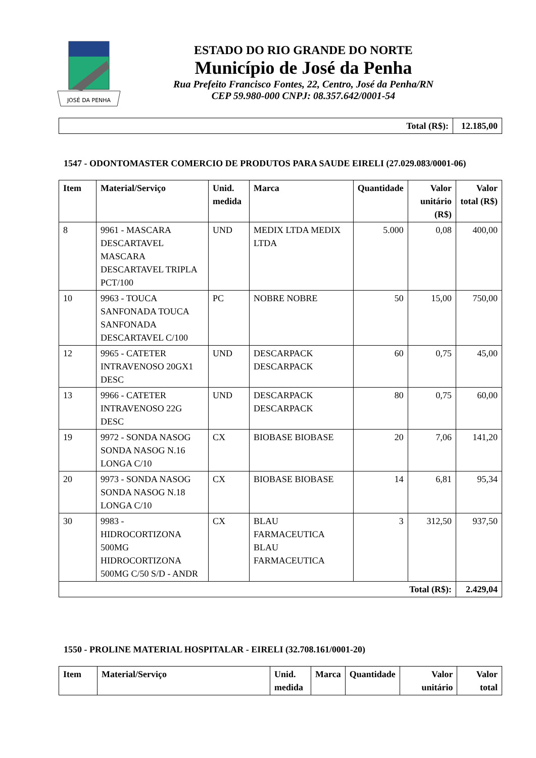JOSÉ DA PENHA
ESTADO DO RIO GRANDE DO NORTE
Município de José da Penha
Rua Prefeito Francisco Fontes, 22, Centro, José da Penha/RN
CEP 59.980-000 CNPJ: 08.357.642/0001-54
| Total (R$): | 12.185,00 |
1547 - ODONTOMASTER COMERCIO DE PRODUTOS PARA SAUDE EIRELI (27.029.083/0001-06)
| Item | Material/Serviço | Unid. medida | Marca | Quantidade | Valor unitário (R$) | Valor total (R$) |
| --- | --- | --- | --- | --- | --- | --- |
| 8 | 9961 - MASCARA DESCARTAVEL MASCARA DESCARTAVEL TRIPLA PCT/100 | UND | MEDIX LTDA MEDIX LTDA | 5.000 | 0,08 | 400,00 |
| 10 | 9963 - TOUCA SANFONADA TOUCA SANFONADA DESCARTAVEL C/100 | PC | NOBRE NOBRE | 50 | 15,00 | 750,00 |
| 12 | 9965 - CATETER INTRAVENOSO 20GX1 DESC | UND | DESCARPACK DESCARPACK | 60 | 0,75 | 45,00 |
| 13 | 9966 - CATETER INTRAVENOSO 22G DESC | UND | DESCARPACK DESCARPACK | 80 | 0,75 | 60,00 |
| 19 | 9972 - SONDA NASOG SONDA NASOG N.16 LONGA C/10 | CX | BIOBASE BIOBASE | 20 | 7,06 | 141,20 |
| 20 | 9973 - SONDA NASOG SONDA NASOG N.18 LONGA C/10 | CX | BIOBASE BIOBASE | 14 | 6,81 | 95,34 |
| 30 | 9983 - HIDROCORTIZONA 500MG HIDROCORTIZONA 500MG C/50 S/D - ANDR | CX | BLAU FARMACEUTICA BLAU FARMACEUTICA | 3 | 312,50 | 937,50 |
| Total (R$): | | | | | | 2.429,04 |
1550 - PROLINE MATERIAL HOSPITALAR - EIRELI (32.708.161/0001-20)
| Item | Material/Serviço | Unid. medida | Marca | Quantidade | Valor unitário | Valor total |
| --- | --- | --- | --- | --- | --- | --- |